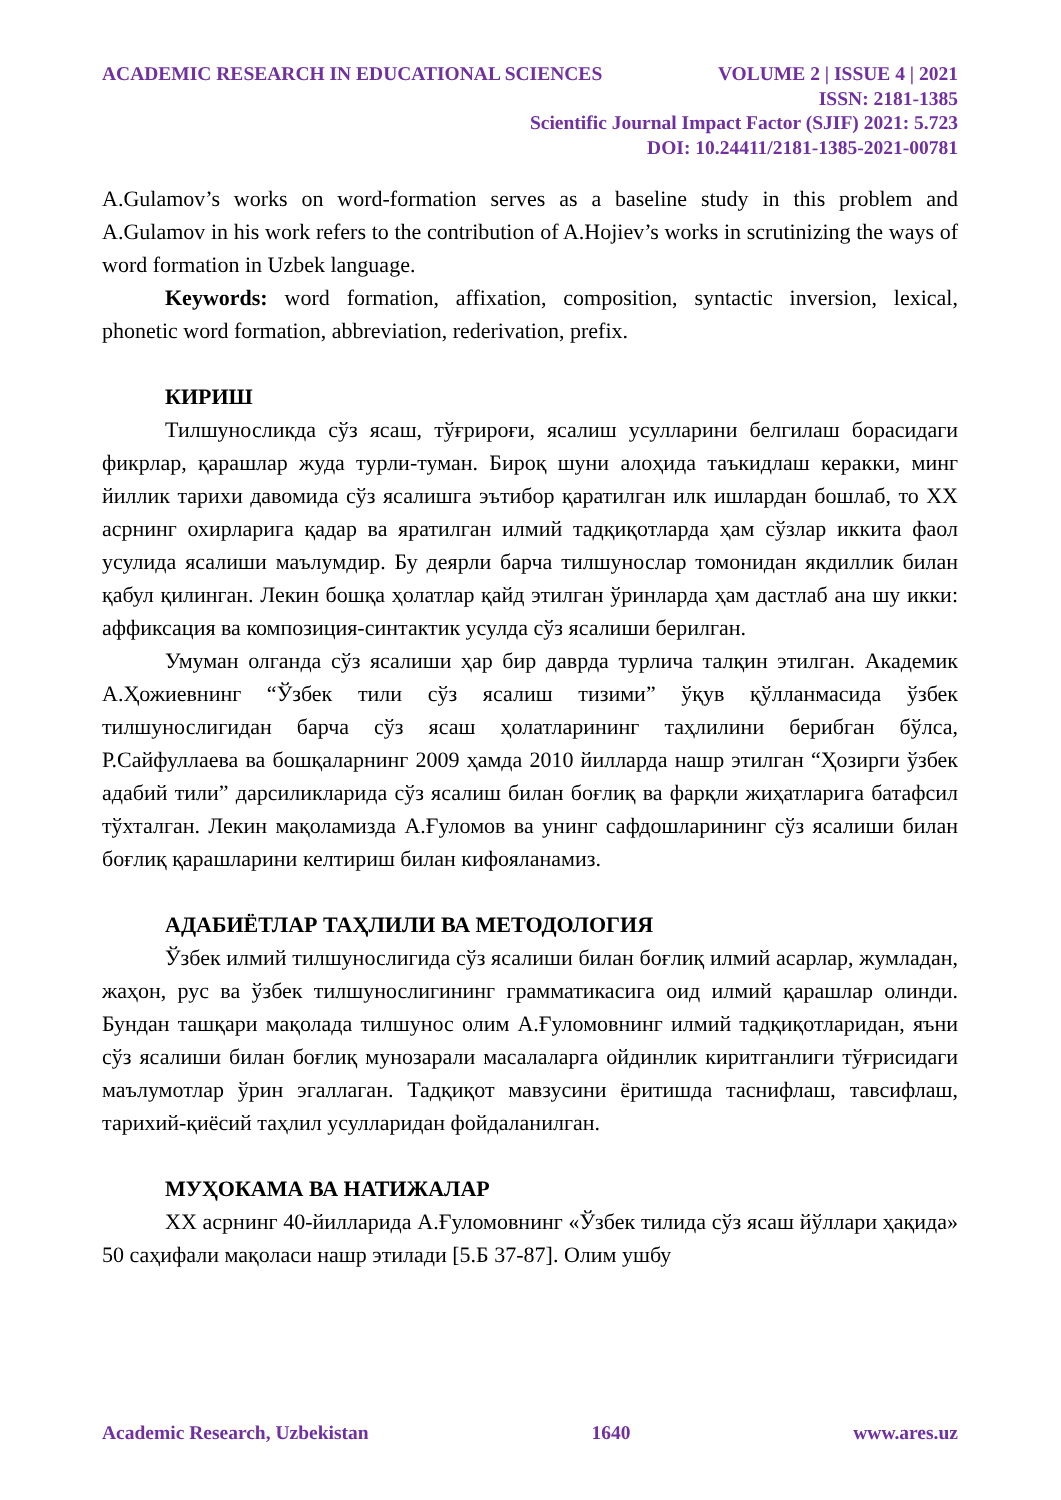ACADEMIC RESEARCH IN EDUCATIONAL SCIENCES VOLUME 2 | ISSUE 4 | 2021
ISSN: 2181-1385
Scientific Journal Impact Factor (SJIF) 2021: 5.723
DOI: 10.24411/2181-1385-2021-00781
A.Gulamov’s works on word-formation serves as a baseline study in this problem and A.Gulamov in his work refers to the contribution of A.Hojiev’s works in scrutinizing the ways of word formation in Uzbek language.
Keywords: word formation, affixation, composition, syntactic inversion, lexical, phonetic word formation, abbreviation, rederivation, prefix.
КИРИШ
Тилшуносликда сўз ясаш, тўғрироғи, ясалиш усулларини белгилаш борасидаги фикрлар, қарашлар жуда турли-туман. Бироқ шуни алоҳида таъкидлаш керакки, минг йиллик тарихи давомида сўз ясалишга эътибор қаратилган илк ишлардан бошлаб, то XX асрнинг охирларига қадар ва яратилган илмий тадқиқотларда ҳам сўзлар иккита фаол усулида ясалиши маълумдир. Бу деярли барча тилшунослар томонидан якдиллик билан қабул қилинган. Лекин бошқа ҳолатлар қайд этилган ўринларда ҳам дастлаб ана шу икки: аффиксация ва композиция-синтактик усулда сўз ясалиши берилган.
Умуман олганда сўз ясалиши ҳар бир даврда турлича талқин этилган. Академик А.Ҳожиевнинг “Ўзбек тили сўз ясалиш тизими” ўқув қўлланмасида ўзбек тилшунослигидан барча сўз ясаш ҳолатларининг таҳлилини берибган бўлса, Р.Сайфуллаева ва бошқаларнинг 2009 ҳамда 2010 йилларда нашр этилган “Ҳозирги ўзбек адабий тили” дарсиликларида сўз ясалиш билан боғлиқ ва фарқли жиҳатларига батафсил тўхталган. Лекин мақоламизда А.Ғуломов ва унинг сафдошларининг сўз ясалиши билан боғлиқ қарашларини келтириш билан кифояланамиз.
АДАБИЁТЛАР ТАҲЛИЛИ ВА МЕТОДОЛОГИЯ
Ўзбек илмий тилшунослигида сўз ясалиши билан боғлиқ илмий асарлар, жумладан, жаҳон, рус ва ўзбек тилшунослигининг грамматикасига оид илмий қарашлар олинди. Бундан ташқари мақолада тилшунос олим А.Ғуломовнинг илмий тадқиқотларидан, яъни сўз ясалиши билан боғлиқ мунозарали масалаларга ойдинлик киритганлиги тўғрисидаги маълумотлар ўрин эгаллаган. Тадқиқот мавзусини ёритишда таснифлаш, тавсифлаш, тарихий-қиёсий таҳлил усулларидан фойдаланилган.
МУҲОКАМА ВА НАТИЖАЛАР
XX асрнинг 40-йилларида А.Ғуломовнинг «Ўзбек тилида сўз ясаш йўллари ҳақида» 50 саҳифали мақоласи нашр этилади [5.Б 37-87]. Олим ушбу
Academic Research, Uzbekistan 1640 www.ares.uz